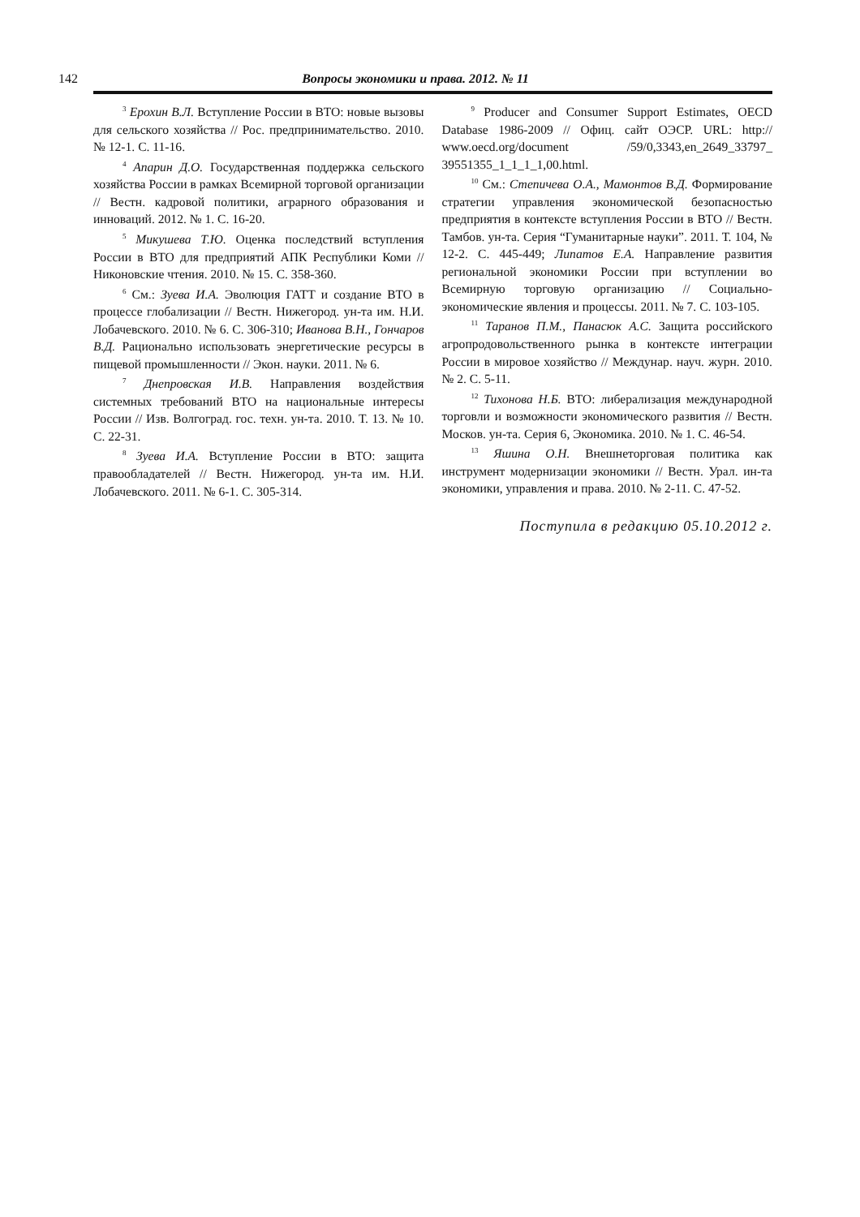142 Вопросы экономики и права. 2012. № 11
<sup>3</sup> Ерохин В.Л. Вступление России в ВТО: новые вызовы для сельского хозяйства // Рос. предпринимательство. 2010. № 12-1. С. 11-16.
<sup>4</sup> Апарин Д.О. Государственная поддержка сельского хозяйства России в рамках Всемирной торговой организации // Вестн. кадровой политики, аграрного образования и инноваций. 2012. № 1. С. 16-20.
<sup>5</sup> Микушева Т.Ю. Оценка последствий вступления России в ВТО для предприятий АПК Республики Коми // Никоновские чтения. 2010. № 15. С. 358-360.
<sup>6</sup> См.: Зуева И.А. Эволюция ГАТТ и создание ВТО в процессе глобализации // Вестн. Нижегород. ун-та им. Н.И. Лобачевского. 2010. № 6. С. 306-310; Иванова В.Н., Гончаров В.Д. Рационально использовать энергетические ресурсы в пищевой промышленности // Экон. науки. 2011. № 6.
<sup>7</sup> Днепровская И.В. Направления воздействия системных требований ВТО на национальные интересы России // Изв. Волгоград. гос. техн. ун-та. 2010. Т. 13. № 10. С. 22-31.
<sup>8</sup> Зуева И.А. Вступление России в ВТО: защита правообладателей // Вестн. Нижегород. ун-та им. Н.И. Лобачевского. 2011. № 6-1. С. 305-314.
<sup>9</sup> Producer and Consumer Support Estimates, OECD Database 1986-2009 // Офиц. сайт ОЭСР. URL: http:// www.oecd.org/document /59/0,3343,en_2649_33797_ 39551355_1_1_1_1,00.html.
<sup>10</sup> См.: Степичева О.А., Мамонтов В.Д. Формирование стратегии управления экономической безопасностью предприятия в контексте вступления России в ВТО // Вестн. Тамбов. ун-та. Серия “Гуманитарные науки”. 2011. Т. 104, № 12-2. С. 445-449; Липатов Е.А. Направление развития региональной экономики России при вступлении во Всемирную торговую организацию // Социально-экономические явления и процессы. 2011. № 7. С. 103-105.
<sup>11</sup> Таранов П.М., Панасюк А.С. Защита российского агропродовольственного рынка в контексте интеграции России в мировое хозяйство // Междунар. науч. журн. 2010. № 2. С. 5-11.
<sup>12</sup> Тихонова Н.Б. ВТО: либерализация международной торговли и возможности экономического развития // Вестн. Москов. ун-та. Серия 6, Экономика. 2010. № 1. С. 46-54.
<sup>13</sup> Яшина О.Н. Внешнеторговая политика как инструмент модернизации экономики // Вестн. Урал. ин-та экономики, управления и права. 2010. № 2-11. С. 47-52.
Поступила в редакцию 05.10.2012 г.